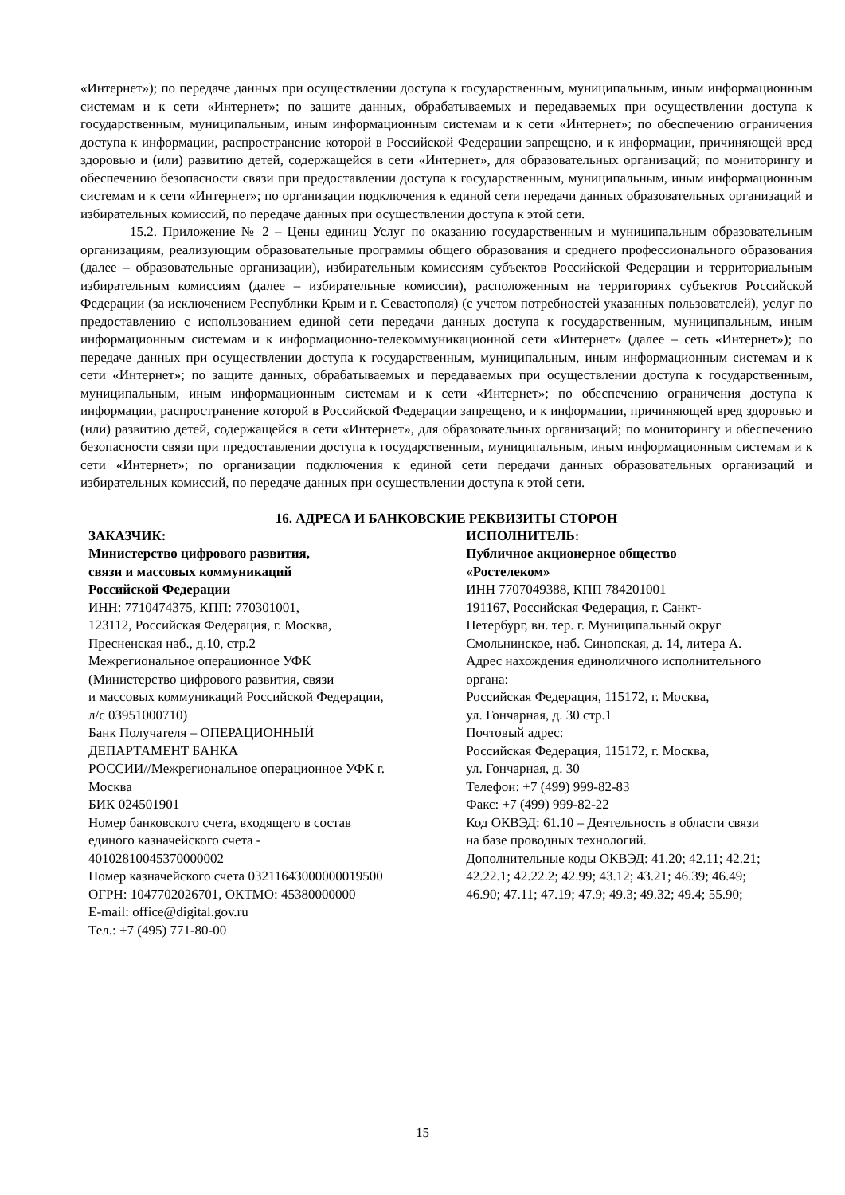«Интернет»); по передаче данных при осуществлении доступа к государственным, муниципальным, иным информационным системам и к сети «Интернет»; по защите данных, обрабатываемых и передаваемых при осуществлении доступа к государственным, муниципальным, иным информационным системам и к сети «Интернет»; по обеспечению ограничения доступа к информации, распространение которой в Российской Федерации запрещено, и к информации, причиняющей вред здоровью и (или) развитию детей, содержащейся в сети «Интернет», для образовательных организаций; по мониторингу и обеспечению безопасности связи при предоставлении доступа к государственным, муниципальным, иным информационным системам и к сети «Интернет»; по организации подключения к единой сети передачи данных образовательных организаций и избирательных комиссий, по передаче данных при осуществлении доступа к этой сети.
15.2. Приложение № 2 – Цены единиц Услуг по оказанию государственным и муниципальным образовательным организациям, реализующим образовательные программы общего образования и среднего профессионального образования (далее – образовательные организации), избирательным комиссиям субъектов Российской Федерации и территориальным избирательным комиссиям (далее – избирательные комиссии), расположенным на территориях субъектов Российской Федерации (за исключением Республики Крым и г. Севастополя) (с учетом потребностей указанных пользователей), услуг по предоставлению с использованием единой сети передачи данных доступа к государственным, муниципальным, иным информационным системам и к информационно-телекоммуникационной сети «Интернет» (далее – сеть «Интернет»); по передаче данных при осуществлении доступа к государственным, муниципальным, иным информационным системам и к сети «Интернет»; по защите данных, обрабатываемых и передаваемых при осуществлении доступа к государственным, муниципальным, иным информационным системам и к сети «Интернет»; по обеспечению ограничения доступа к информации, распространение которой в Российской Федерации запрещено, и к информации, причиняющей вред здоровью и (или) развитию детей, содержащейся в сети «Интернет», для образовательных организаций; по мониторингу и обеспечению безопасности связи при предоставлении доступа к государственным, муниципальным, иным информационным системам и к сети «Интернет»; по организации подключения к единой сети передачи данных образовательных организаций и избирательных комиссий, по передаче данных при осуществлении доступа к этой сети.
16. АДРЕСА И БАНКОВСКИЕ РЕКВИЗИТЫ СТОРОН
ЗАКАЗЧИК:
Министерство цифрового развития,
связи и массовых коммуникаций
Российской Федерации
ИНН: 7710474375, КПП: 770301001,
123112, Российская Федерация, г. Москва,
Пресненская наб., д.10, стр.2
Межрегиональное операционное УФК
(Министерство цифрового развития, связи
и массовых коммуникаций Российской Федерации,
л/с 03951000710)
Банк Получателя – ОПЕРАЦИОННЫЙ
ДЕПАРТАМЕНТ БАНКА
РОССИИ//Межрегиональное операционное УФК г.
Москва
БИК 024501901
Номер банковского счета, входящего в состав
единого казначейского счета -
40102810045370000002
Номер казначейского счета 03211643000000019500
ОГРН: 1047702026701, ОКТМО: 45380000000
E-mail: office@digital.gov.ru
Тел.: +7 (495) 771-80-00
ИСПОЛНИТЕЛЬ:
Публичное акционерное общество
«Ростелеком»
ИНН 7707049388, КПП 784201001
191167, Российская Федерация, г. Санкт-
Петербург, вн. тер. г. Муниципальный округ
Смольнинское, наб. Синопская, д. 14, литера А.
Адрес нахождения единоличного исполнительного
органа:
Российская Федерация, 115172, г. Москва,
ул. Гончарная, д. 30 стр.1
Почтовый адрес:
Российская Федерация, 115172, г. Москва,
ул. Гончарная, д. 30
Телефон: +7 (499) 999-82-83
Факс: +7 (499) 999-82-22
Код ОКВЭД: 61.10 – Деятельность в области связи
на базе проводных технологий.
Дополнительные коды ОКВЭД: 41.20; 42.11; 42.21;
42.22.1; 42.22.2; 42.99; 43.12; 43.21; 46.39; 46.49;
46.90; 47.11; 47.19; 47.9; 49.3; 49.32; 49.4; 55.90;
15